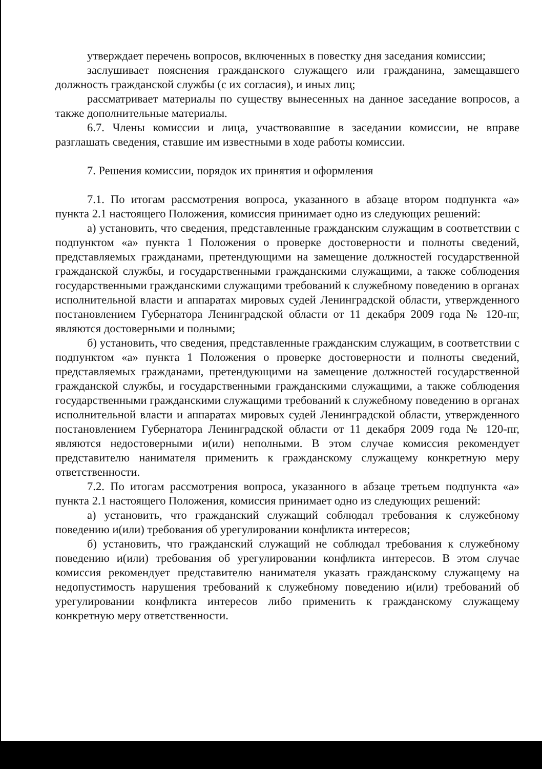утверждает перечень вопросов, включенных в повестку дня заседания комиссии;
заслушивает пояснения гражданского служащего или гражданина, замещавшего должность гражданской службы (с их согласия), и иных лиц;
рассматривает материалы по существу вынесенных на данное заседание вопросов, а также дополнительные материалы.
6.7. Члены комиссии и лица, участвовавшие в заседании комиссии, не вправе разглашать сведения, ставшие им известными в ходе работы комиссии.
7. Решения комиссии, порядок их принятия и оформления
7.1. По итогам рассмотрения вопроса, указанного в абзаце втором подпункта «а» пункта 2.1 настоящего Положения, комиссия принимает одно из следующих решений:
а) установить, что сведения, представленные гражданским служащим в соответствии с подпунктом «а» пункта 1 Положения о проверке достоверности и полноты сведений, представляемых гражданами, претендующими на замещение должностей государственной гражданской службы, и государственными гражданскими служащими, а также соблюдения государственными гражданскими служащими требований к служебному поведению в органах исполнительной власти и аппаратах мировых судей Ленинградской области, утвержденного постановлением Губернатора Ленинградской области от 11 декабря 2009 года № 120-пг, являются достоверными и полными;
б) установить, что сведения, представленные гражданским служащим, в соответствии с подпунктом «а» пункта 1 Положения о проверке достоверности и полноты сведений, представляемых гражданами, претендующими на замещение должностей государственной гражданской службы, и государственными гражданскими служащими, а также соблюдения государственными гражданскими служащими требований к служебному поведению в органах исполнительной власти и аппаратах мировых судей Ленинградской области, утвержденного постановлением Губернатора Ленинградской области от 11 декабря 2009 года № 120-пг, являются недостоверными и(или) неполными. В этом случае комиссия рекомендует представителю нанимателя применить к гражданскому служащему конкретную меру ответственности.
7.2. По итогам рассмотрения вопроса, указанного в абзаце третьем подпункта «а» пункта 2.1 настоящего Положения, комиссия принимает одно из следующих решений:
а) установить, что гражданский служащий соблюдал требования к служебному поведению и(или) требования об урегулировании конфликта интересов;
б) установить, что гражданский служащий не соблюдал требования к служебному поведению и(или) требования об урегулировании конфликта интересов. В этом случае комиссия рекомендует представителю нанимателя указать гражданскому служащему на недопустимость нарушения требований к служебному поведению и(или) требований об урегулировании конфликта интересов либо применить к гражданскому служащему конкретную меру ответственности.